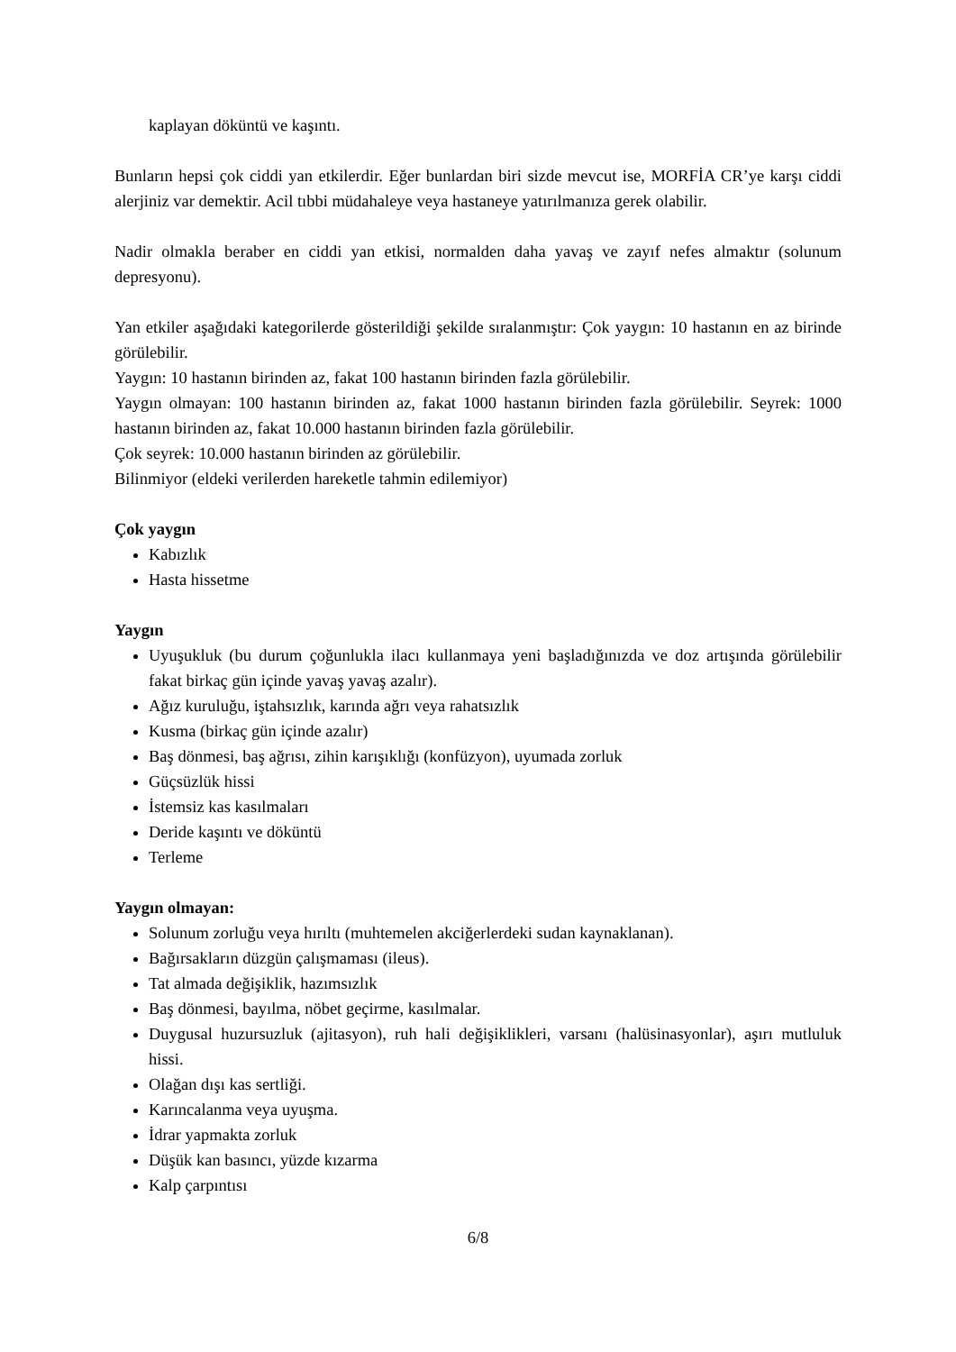kaplayan döküntü ve kaşıntı.
Bunların hepsi çok ciddi yan etkilerdir. Eğer bunlardan biri sizde mevcut ise, MORFİA CR’ye karşı ciddi alerjiniz var demektir. Acil tıbbi müdahaleye veya hastaneye yatırılmanıza gerek olabilir.
Nadir olmakla beraber en ciddi yan etkisi, normalden daha yavaş ve zayıf nefes almaktır (solunum depresyonu).
Yan etkiler aşağıdaki kategorilerde gösterildiği şekilde sıralanmıştır: Çok yaygın: 10 hastanın en az birinde görülebilir.
Yaygın: 10 hastanın birinden az, fakat 100 hastanın birinden fazla görülebilir.
Yaygın olmayan: 100 hastanın birinden az, fakat 1000 hastanın birinden fazla görülebilir. Seyrek: 1000 hastanın birinden az, fakat 10.000 hastanın birinden fazla görülebilir.
Çok seyrek: 10.000 hastanın birinden az görülebilir.
Bilinmiyor (eldeki verilerden hareketle tahmin edilemiyor)
Çok yaygın
Kabızlık
Hasta hissetme
Yaygın
Uyuşukluk (bu durum çoğunlukla ilacı kullanmaya yeni başladığınızda ve doz artışında görülebilir fakat birkaç gün içinde yavaş yavaş azalır).
Ağız kuruluğu, iştahsızlık, karında ağrı veya rahatsızlık
Kusma (birkaç gün içinde azalır)
Baş dönmesi, baş ağrısı, zihin karışıklığı (konfüzyon), uyumada zorluk
Güçsüzlük hissi
İstemsiz kas kasılmaları
Deride kaşıntı ve döküntü
Terleme
Yaygın olmayan:
Solunum zorluğu veya hırıltı (muhtemelen akciğerlerdeki sudan kaynaklanan).
Bağırsakların düzgün çalışmaması (ileus).
Tat almada değişiklik, hazımsızlık
Baş dönmesi, bayılma, nöbet geçirme, kasılmalar.
Duygusal huzursuzluk (ajitasyon), ruh hali değişiklikleri, varsanı (halüsinasyonlar), aşırı mutluluk hissi.
Olağan dışı kas sertliği.
Karıncalanma veya uyuşma.
İdrar yapmakta zorluk
Düşük kan basıncı, yüzde kızarma
Kalp çarpıntısı
6/8